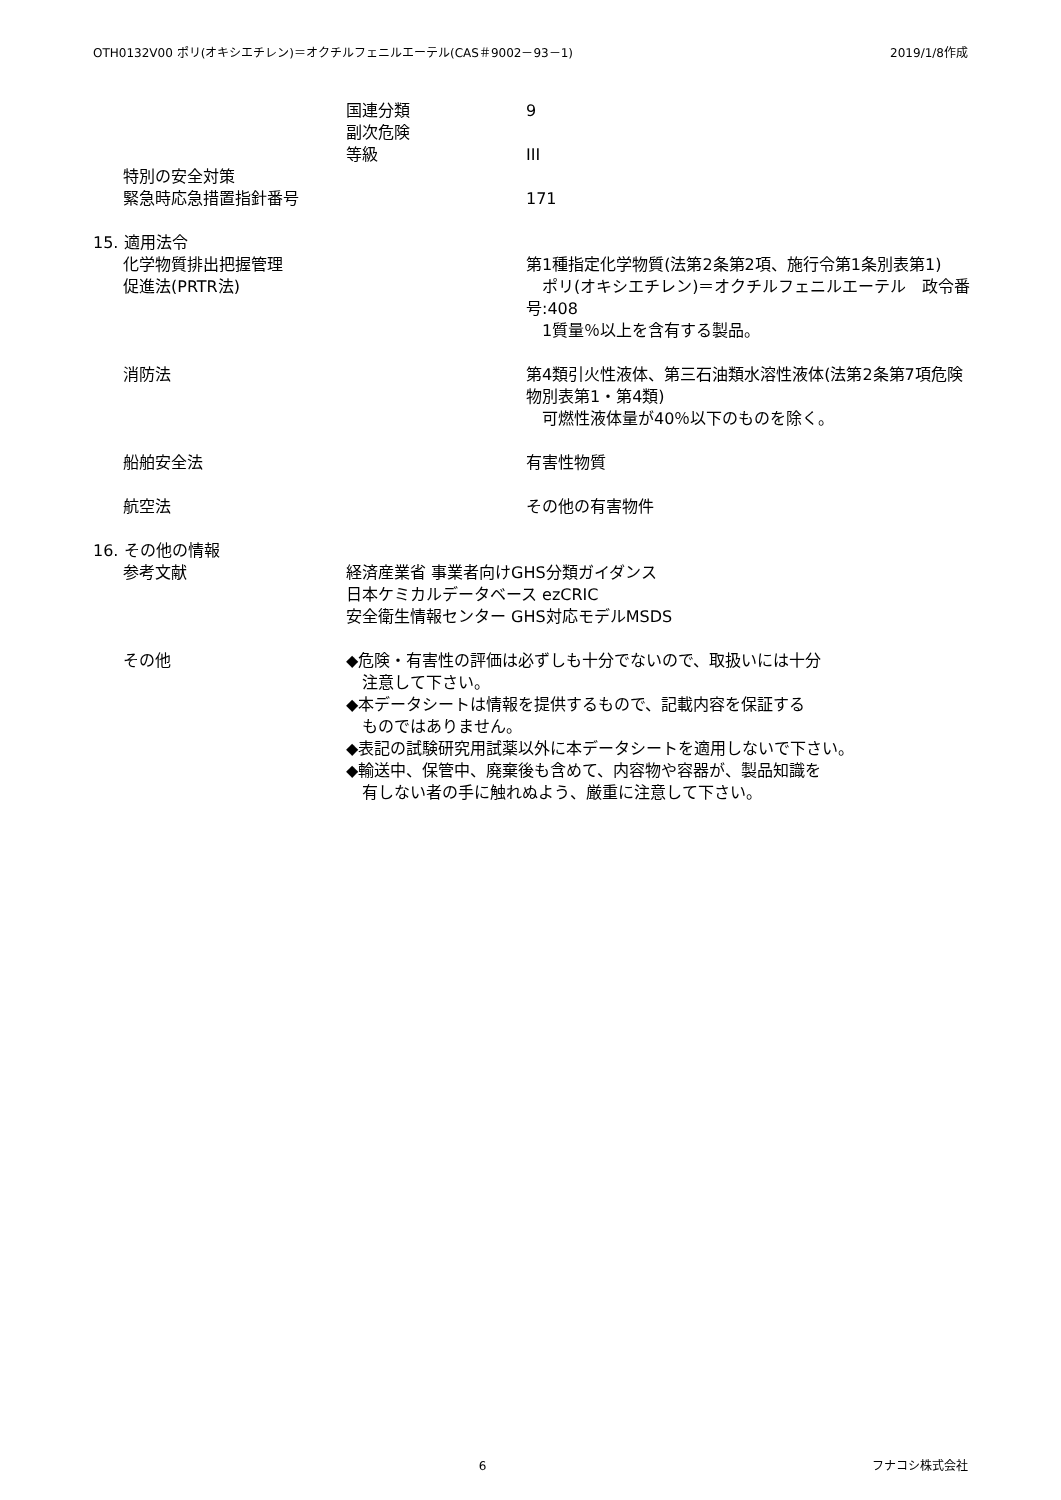OTH0132V00 ポリ(オキシエチレン)＝オクチルフェニルエーテル(CAS＃9002－93－1) 2019/1/8作成
国連分類 9
副次危険
等級 III
特別の安全対策
緊急時応急措置指針番号 171
15. 適用法令
化学物質排出把握管理
促進法(PRTR法)
第1種指定化学物質(法第2条第2項、施行令第1条別表第1)
　ポリ(オキシエチレン)＝オクチルフェニルエーテル　政令番号:408
　1質量％以上を含有する製品。
消防法 第4類引火性液体、第三石油類水溶性液体(法第2条第7項危険物別表第1・第4類)
　可燃性液体量が40％以下のものを除く。
船舶安全法 有害性物質
航空法 その他の有害物件
16. その他の情報
参考文献 経済産業省 事業者向けGHS分類ガイダンス
日本ケミカルデータベース ezCRIC
安全衛生情報センター GHS対応モデルMSDS
その他 ◆危険・有害性の評価は必ずしも十分でないので、取扱いには十分
　注意して下さい。
◆本データシートは情報を提供するもので、記載内容を保証する
　ものではありません。
◆表記の試験研究用試薬以外に本データシートを適用しないで下さい。
◆輸送中、保管中、廃棄後も含めて、内容物や容器が、製品知識を
　有しない者の手に触れぬよう、厳重に注意して下さい。
6 フナコシ株式会社